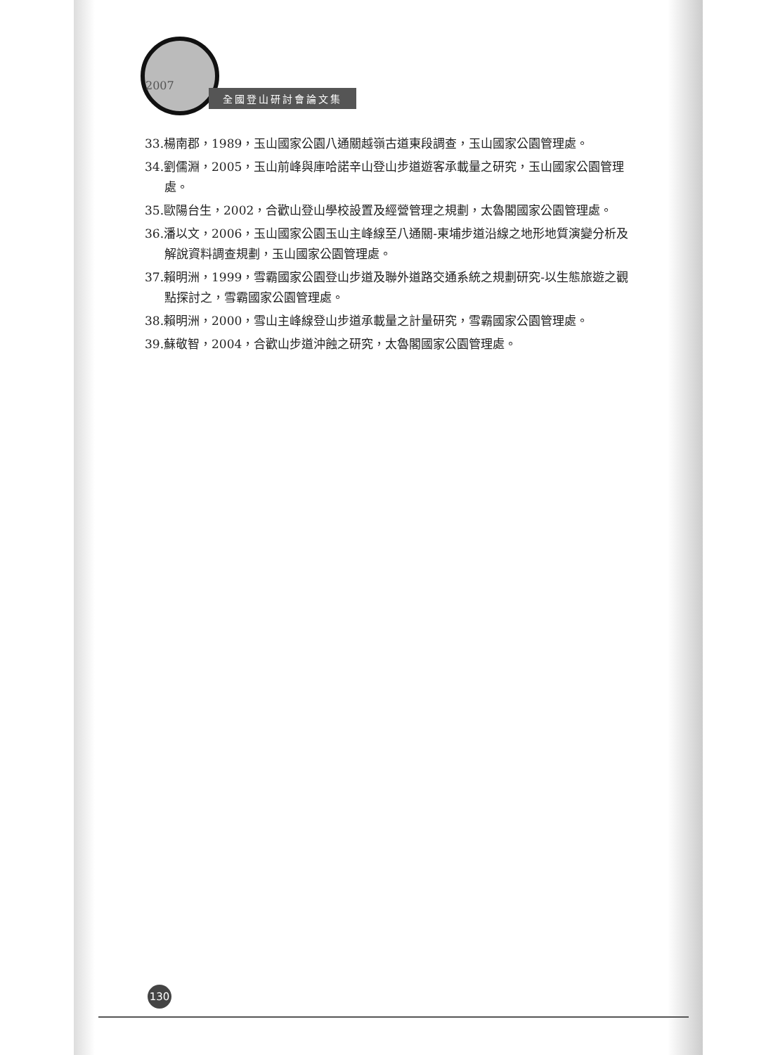2007
全國登山研討會論文集
33.楊南郡，1989，玉山國家公園八通關越嶺古道東段調查，玉山國家公園管理處。
34.劉儒淵，2005，玉山前峰與庫哈諾辛山登山步道遊客承載量之研究，玉山國家公園管理處。
35.歐陽台生，2002，合歡山登山學校設置及經營管理之規劃，太魯閣國家公園管理處。
36.潘以文，2006，玉山國家公園玉山主峰線至八通關-東埔步道沿線之地形地質演變分析及解說資料調查規劃，玉山國家公園管理處。
37.賴明洲，1999，雪霸國家公園登山步道及聯外道路交通系統之規劃研究-以生態旅遊之觀點探討之，雪霸國家公園管理處。
38.賴明洲，2000，雪山主峰線登山步道承載量之計量研究，雪霸國家公園管理處。
39.蘇敬智，2004，合歡山步道沖蝕之研究，太魯閣國家公園管理處。
130